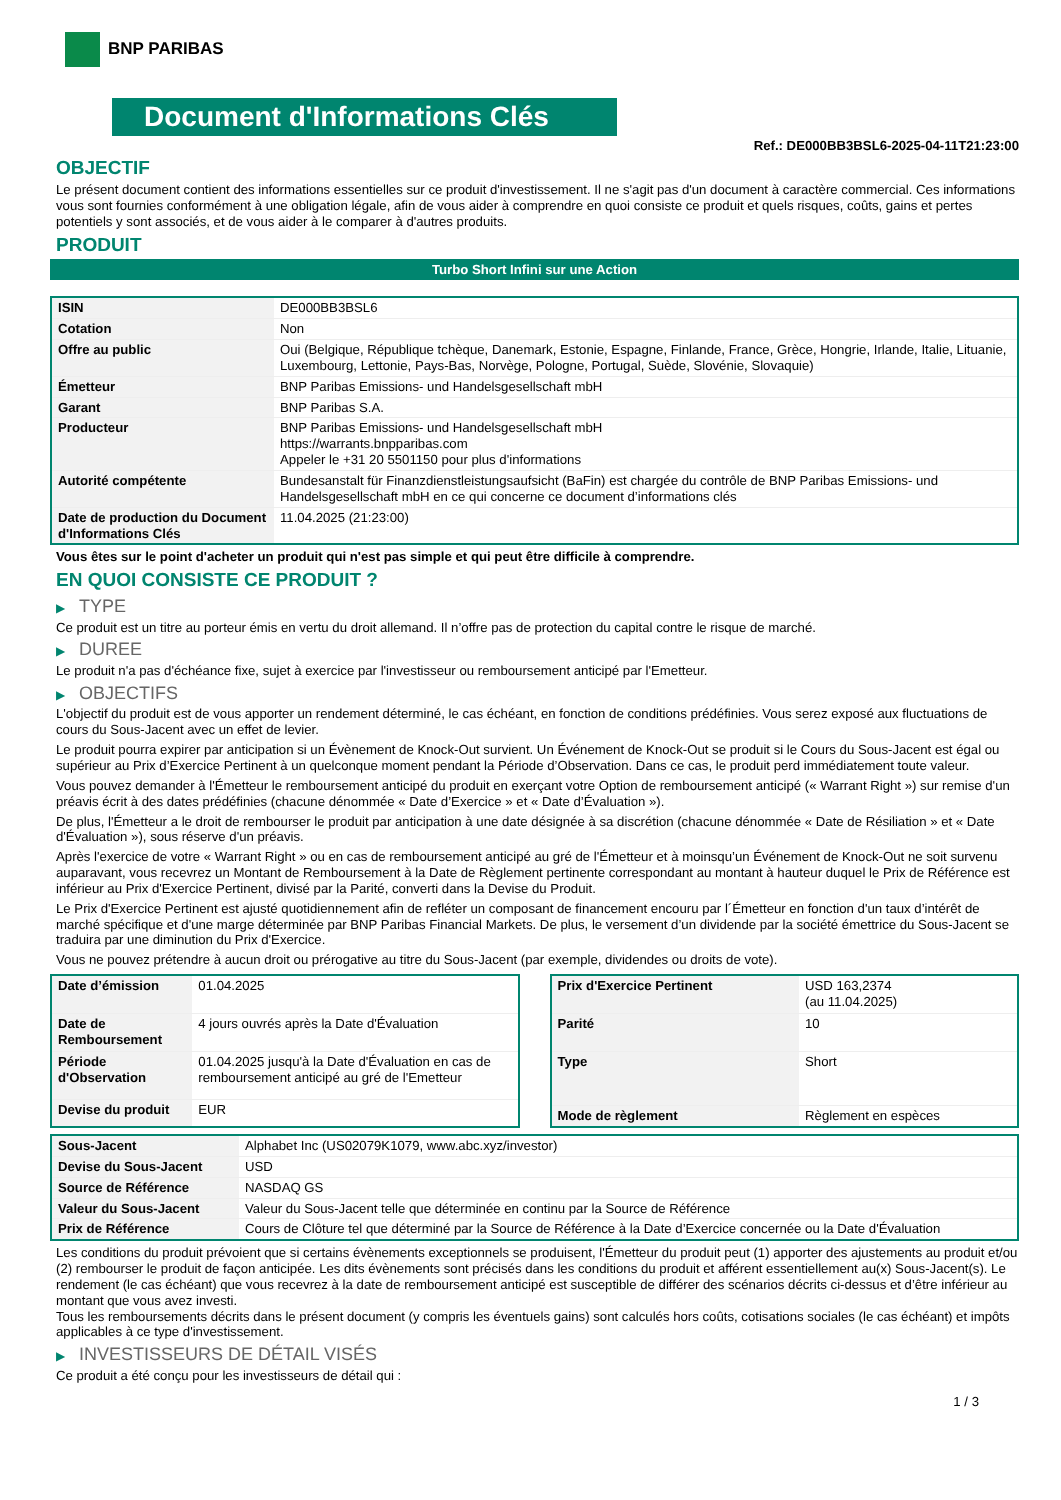BNP PARIBAS
Document d'Informations Clés
Ref.: DE000BB3BSL6-2025-04-11T21:23:00
OBJECTIF
Le présent document contient des informations essentielles sur ce produit d'investissement. Il ne s'agit pas d'un document à caractère commercial. Ces informations vous sont fournies conformément à une obligation légale, afin de vous aider à comprendre en quoi consiste ce produit et quels risques, coûts, gains et pertes potentiels y sont associés, et de vous aider à le comparer à d'autres produits.
PRODUIT
Turbo Short Infini sur une Action
| ISIN | DE000BB3BSL6 |
| Cotation | Non |
| Offre au public | Oui (Belgique, République tchèque, Danemark, Estonie, Espagne, Finlande, France, Grèce, Hongrie, Irlande, Italie, Lituanie, Luxembourg, Lettonie, Pays-Bas, Norvège, Pologne, Portugal, Suède, Slovénie, Slovaquie) |
| Émetteur | BNP Paribas Emissions- und Handelsgesellschaft mbH |
| Garant | BNP Paribas S.A. |
| Producteur | BNP Paribas Emissions- und Handelsgesellschaft mbH https://warrants.bnpparibas.com Appeler le +31 20 5501150 pour plus d'informations |
| Autorité compétente | Bundesanstalt für Finanzdienstleistungsaufsicht (BaFin) est chargée du contrôle de BNP Paribas Emissions- und Handelsgesellschaft mbH en ce qui concerne ce document d’informations clés |
| Date de production du Document d'Informations Clés | 11.04.2025 (21:23:00) |
Vous êtes sur le point d'acheter un produit qui n'est pas simple et qui peut être difficile à comprendre.
EN QUOI CONSISTE CE PRODUIT ?
▶ TYPE
Ce produit est un titre au porteur émis en vertu du droit allemand. Il n’offre pas de protection du capital contre le risque de marché.
▶ DUREE
Le produit n'a pas d'échéance fixe, sujet à exercice par l'investisseur ou remboursement anticipé par l'Emetteur.
▶ OBJECTIFS
L'objectif du produit est de vous apporter un rendement déterminé, le cas échéant, en fonction de conditions prédéfinies. Vous serez exposé aux fluctuations de cours du Sous-Jacent avec un effet de levier.
Le produit pourra expirer par anticipation si un Évènement de Knock-Out survient. Un Événement de Knock-Out se produit si le Cours du Sous-Jacent est égal ou supérieur au Prix d’Exercice Pertinent à un quelconque moment pendant la Période d’Observation. Dans ce cas, le produit perd immédiatement toute valeur.
Vous pouvez demander à l'Émetteur le remboursement anticipé du produit en exerçant votre Option de remboursement anticipé (« Warrant Right ») sur remise d'un préavis écrit à des dates prédéfinies (chacune dénommée « Date d’Exercice » et « Date d’Évaluation »).
De plus, l'Émetteur a le droit de rembourser le produit par anticipation à une date désignée à sa discrétion (chacune dénommée « Date de Résiliation » et « Date d'Évaluation »), sous réserve d'un préavis.
Après l'exercice de votre « Warrant Right » ou en cas de remboursement anticipé au gré de l'Émetteur et à moinsqu’un Événement de Knock-Out ne soit survenu auparavant, vous recevrez un Montant de Remboursement à la Date de Règlement pertinente correspondant au montant à hauteur duquel le Prix de Référence est inférieur au Prix d'Exercice Pertinent, divisé par la Parité, converti dans la Devise du Produit.
Le Prix d'Exercice Pertinent est ajusté quotidiennement afin de refléter un composant de financement encouru par l´Émetteur en fonction d'un taux d’intérêt de marché spécifique et d'une marge déterminée par BNP Paribas Financial Markets. De plus, le versement d’un dividende par la société émettrice du Sous-Jacent se traduira par une diminution du Prix d'Exercice.
Vous ne pouvez prétendre à aucun droit ou prérogative au titre du Sous-Jacent (par exemple, dividendes ou droits de vote).
| Date d’émission | 01.04.2025 |
| Date de Remboursement | 4 jours ouvrés après la Date d'Évaluation |
| Période d'Observation | 01.04.2025 jusqu'à la Date d'Évaluation en cas de remboursement anticipé au gré de l'Emetteur |
| Devise du produit | EUR |
| Prix d'Exercice Pertinent | USD 163,2374 (au 11.04.2025) |
| Parité | 10 |
| Type | Short |
| Mode de règlement | Règlement en espèces |
| Sous-Jacent | Alphabet Inc (US02079K1079, www.abc.xyz/investor) |
| Devise du Sous-Jacent | USD |
| Source de Référence | NASDAQ GS |
| Valeur du Sous-Jacent | Valeur du Sous-Jacent telle que déterminée en continu par la Source de Référence |
| Prix de Référence | Cours de Clôture tel que déterminé par la Source de Référence à la Date d’Exercice concernée ou la Date d'Évaluation |
Les conditions du produit prévoient que si certains évènements exceptionnels se produisent, l'Émetteur du produit peut (1) apporter des ajustements au produit et/ou (2) rembourser le produit de façon anticipée. Les dits évènements sont précisés dans les conditions du produit et afférent essentiellement au(x) Sous-Jacent(s). Le rendement (le cas échéant) que vous recevrez à la date de remboursement anticipé est susceptible de différer des scénarios décrits ci-dessus et d’être inférieur au montant que vous avez investi.
Tous les remboursements décrits dans le présent document (y compris les éventuels gains) sont calculés hors coûts, cotisations sociales (le cas échéant) et impôts applicables à ce type d'investissement.
▶ INVESTISSEURS DE DÉTAIL VISÉS
Ce produit a été conçu pour les investisseurs de détail qui :
1 / 3